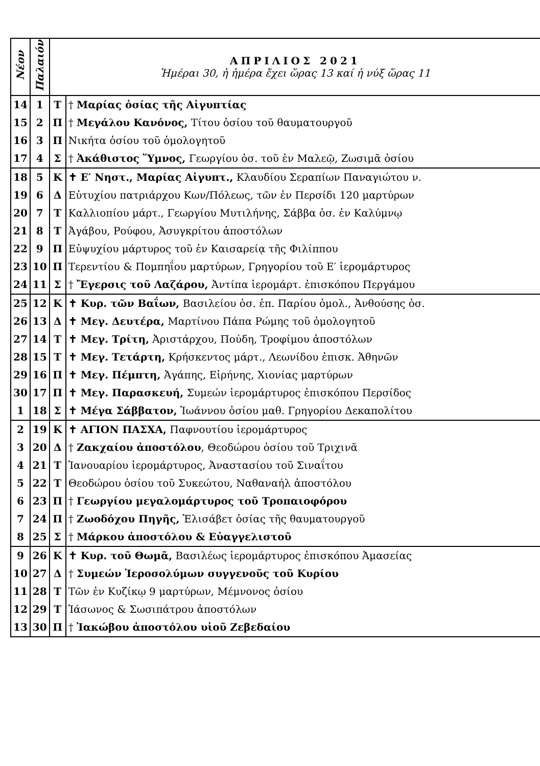| Νέον | Παλαιόν | ΑΠΡΙΛΙΟΣ 2021 Ἡμέραι 30, ἡ ἡμέρα ἔχει ὥρας 13 καί ἡ νύξ ὥρας 11 | |
| --- | --- | --- | --- |
| 14 | 1 | Τ | † Μαρίας ὁσίας τῆς Αἰγυπτίας |
| 15 | 2 | Π | † Μεγάλου Κανόνος, Τίτου ὁσίου τοῦ θαυματουργοῦ |
| 16 | 3 | Π | Νικήτα ὁσίου τοῦ ὁμολογητοῦ |
| 17 | 4 | Σ | † Ἀκάθιστος Ὕμνος, Γεωργίου ὁσ. τοῦ ἐν Μαλεῷ, Ζωσιμᾶ ὁσίου |
| 18 | 5 | Κ | ✝ Ε′ Νηστ., Μαρίας Αἰγυπτ., Κλαυδίου Σεραπίων Παναγιώτου ν. |
| 19 | 6 | Δ | Εὐτυχίου πατριάρχου Κων/Πόλεως, τῶν ἐν Περσίδι 120 μαρτύρων |
| 20 | 7 | Τ | Καλλιοπίου μάρτ., Γεωργίου Μυτιλήνης, Σάββα ὁσ. ἐν Καλύμνῳ |
| 21 | 8 | Τ | Ἀγάβου, Ρούφου, Ἀσυγκρίτου ἀποστόλων |
| 22 | 9 | Π | Εὐψυχίου μάρτυρος τοῦ ἐν Καισαρείᾳ τῆς Φιλίππου |
| 23 | 10 | Π | Τερεντίου & Πομπηΐου μαρτύρων, Γρηγορίου τοῦ Ε′ ἱερομάρτυρος |
| 24 | 11 | Σ | † Ἔγερσις τοῦ Λαζάρου, Ἀντίπα ἱερομάρτ. ἐπισκόπου Περγάμου |
| 25 | 12 | Κ | ✝ Κυρ. τῶν Βαΐων, Βασιλείου ὁσ. ἐπ. Παρίου ὁμολ., Ἀνθούσης ὁσ. |
| 26 | 13 | Δ | ✝ Μεγ. Δευτέρα, Μαρτίνου Πάπα Ρώμης τοῦ ὁμολογητοῦ |
| 27 | 14 | Τ | ✝ Μεγ. Τρίτη, Ἀριστάρχου, Πούδη, Τροφίμου ἀποστόλων |
| 28 | 15 | Τ | ✝ Μεγ. Τετάρτη, Κρήσκεντος μάρτ., Λεωνίδου ἐπισκ. Ἀθηνῶν |
| 29 | 16 | Π | ✝ Μεγ. Πέμπτη, Ἀγάπης, Εἰρήνης, Χιονίας μαρτύρων |
| 30 | 17 | Π | ✝ Μεγ. Παρασκευή, Συμεών ἱερομάρτυρος ἐπισκόπου Περσίδος |
| 1 | 18 | Σ | ✝ Μέγα Σάββατον, Ἰωάννου ὁσίου μαθ. Γρηγορίου Δεκαπολίτου |
| 2 | 19 | Κ | ✝ ΑΓΙΟΝ ΠΑΣΧΑ, Παφνουτίου ἱερομάρτυρος |
| 3 | 20 | Δ | † Ζακχαίου ἀποστόλου , Θεοδώρου ὁσίου τοῦ Τριχινᾶ |
| 4 | 21 | Τ | Ἰανουαρίου ἱερομάρτυρος, Ἀναστασίου τοῦ Σιναΐτου |
| 5 | 22 | Τ | Θεοδώρου ὁσίου τοῦ Συκεώτου, Ναθαναήλ ἀποστόλου |
| 6 | 23 | Π | † Γεωργίου μεγαλομάρτυρος τοῦ Τροπαιοφόρου |
| 7 | 24 | Π | † Ζωοδόχου Πηγῆς, Ἐλισάβετ ὁσίας τῆς θαυματουργοῦ |
| 8 | 25 | Σ | † Μάρκου ἀποστόλου & Εὐαγγελιστοῦ |
| 9 | 26 | Κ | ✝ Κυρ. τοῦ Θωμᾶ, Βασιλέως ἱερομάρτυρος ἐπισκόπου Ἀμασείας |
| 10 | 27 | Δ | † Συμεών Ἱεροσολύμων συγγενοῦς τοῦ Κυρίου |
| 11 | 28 | Τ | Τῶν ἐν Κυζίκῳ 9 μαρτύρων, Μέμνονος ὁσίου |
| 12 | 29 | Τ | Ἰάσωνος & Σωσιπάτρου ἀποστόλων |
| 13 | 30 | Π | † Ἰακώβου ἀποστόλου υἱοῦ Ζεβεδαίου |